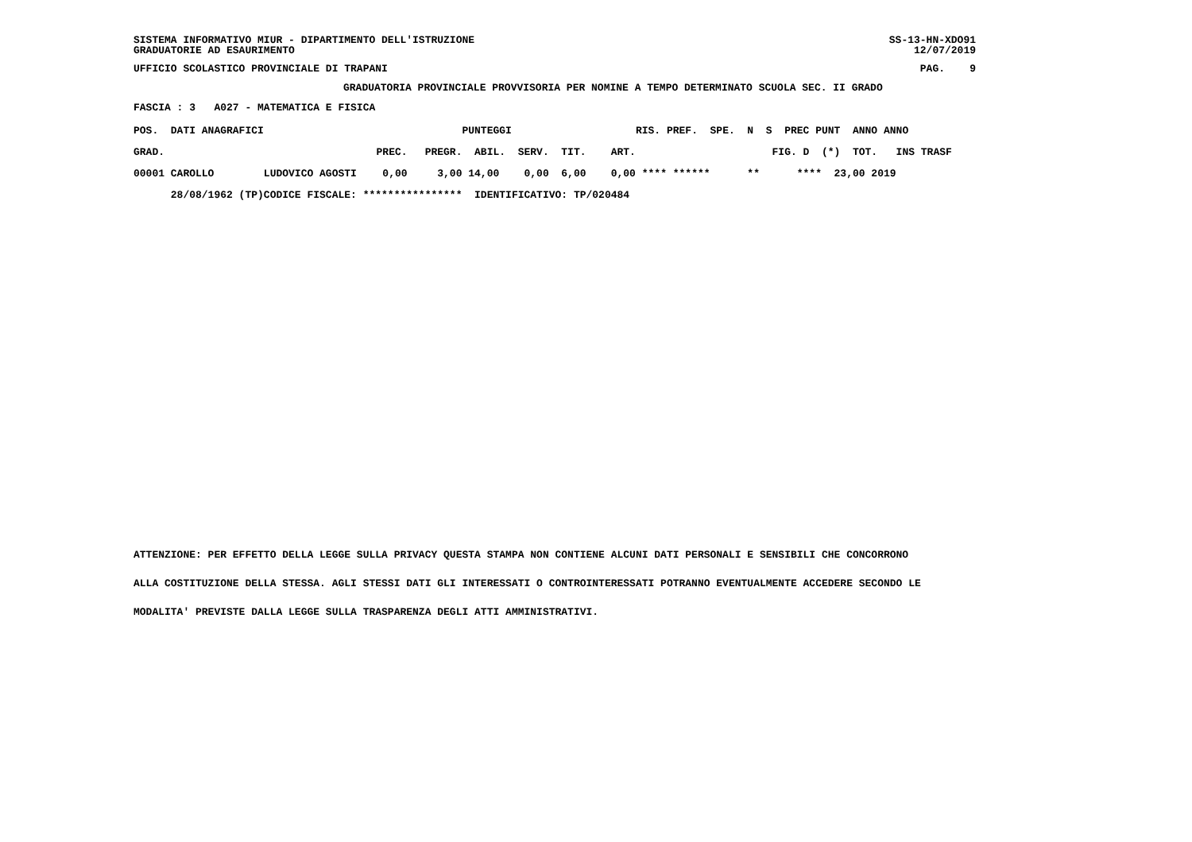SISTEMA INFORMATIVO MIUR - DIPARTIMENTO DELL'ISTRUZIONE GRADUATORIE AD ESAURIMENTO
SS-13-HN-XDO91 12/07/2019
UFFICIO SCOLASTICO PROVINCIALE DI TRAPANI
PAG. 9
GRADUATORIA PROVINCIALE PROVVISORIA PER NOMINE A TEMPO DETERMINATO SCUOLA SEC. II GRADO
FASCIA : 3 A027 - MATEMATICA E FISICA
| POS. DATI ANAGRAFICI | | | | PUNTEGGI | | | | RIS. PREF. SPE. N S PREC PUNT ANNO ANNO |
| --- | --- | --- | --- | --- | --- | --- | --- | --- |
| GRAD. | | PREC. | PREGR. | ABIL. | SERV. | TIT. | ART. | FIG. D (*) TOT. INS TRASF |
| 00001 CAROLLO | LUDOVICO AGOSTI | 0,00 | 3,00 | 14,00 | 0,00 | 6,00 | 0,00 | **** ****** ** **** 23,00 2019 |
| 28/08/1962 (TP) | CODICE FISCALE: **************** | | | IDENTIFICATIVO: TP/020484 | | | | |
ATTENZIONE: PER EFFETTO DELLA LEGGE SULLA PRIVACY QUESTA STAMPA NON CONTIENE ALCUNI DATI PERSONALI E SENSIBILI CHE CONCORRONO
ALLA COSTITUZIONE DELLA STESSA. AGLI STESSI DATI GLI INTERESSATI O CONTROINTERESSATI POTRANNO EVENTUALMENTE ACCEDERE SECONDO LE
MODALITA' PREVISTE DALLA LEGGE SULLA TRASPARENZA DEGLI ATTI AMMINISTRATIVI.